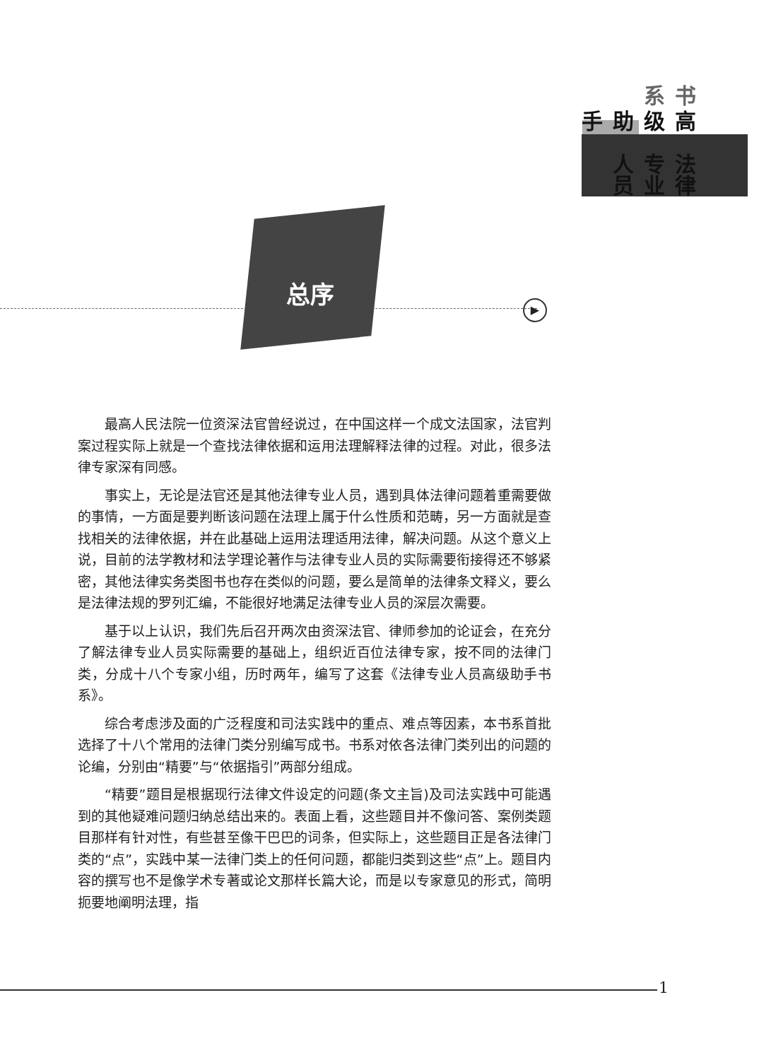法律专业人员
高级助手
书系
总序
▶
最高人民法院一位资深法官曾经说过，在中国这样一个成文法国家，法官判案过程实际上就是一个查找法律依据和运用法理解释法律的过程。对此，很多法律专家深有同感。
事实上，无论是法官还是其他法律专业人员，遇到具体法律问题着重需要做的事情，一方面是要判断该问题在法理上属于什么性质和范畴，另一方面就是查找相关的法律依据，并在此基础上运用法理适用法律，解决问题。从这个意义上说，目前的法学教材和法学理论著作与法律专业人员的实际需要衔接得还不够紧密，其他法律实务类图书也存在类似的问题，要么是简单的法律条文释义，要么是法律法规的罗列汇编，不能很好地满足法律专业人员的深层次需要。
基于以上认识，我们先后召开两次由资深法官、律师参加的论证会，在充分了解法律专业人员实际需要的基础上，组织近百位法律专家，按不同的法律门类，分成十八个专家小组，历时两年，编写了这套《法律专业人员高级助手书系》。
综合考虑涉及面的广泛程度和司法实践中的重点、难点等因素，本书系首批选择了十八个常用的法律门类分别编写成书。书系对依各法律门类列出的问题的论编，分别由“精要”与“依据指引”两部分组成。
“精要”题目是根据现行法律文件设定的问题(条文主旨)及司法实践中可能遇到的其他疑难问题归纳总结出来的。表面上看，这些题目并不像问答、案例类题目那样有针对性，有些甚至像干巴巴的词条，但实际上，这些题目正是各法律门类的“点”，实践中某一法律门类上的任何问题，都能归类到这些“点”上。题目内容的撰写也不是像学术专著或论文那样长篇大论，而是以专家意见的形式，简明扼要地阐明法理，指
1